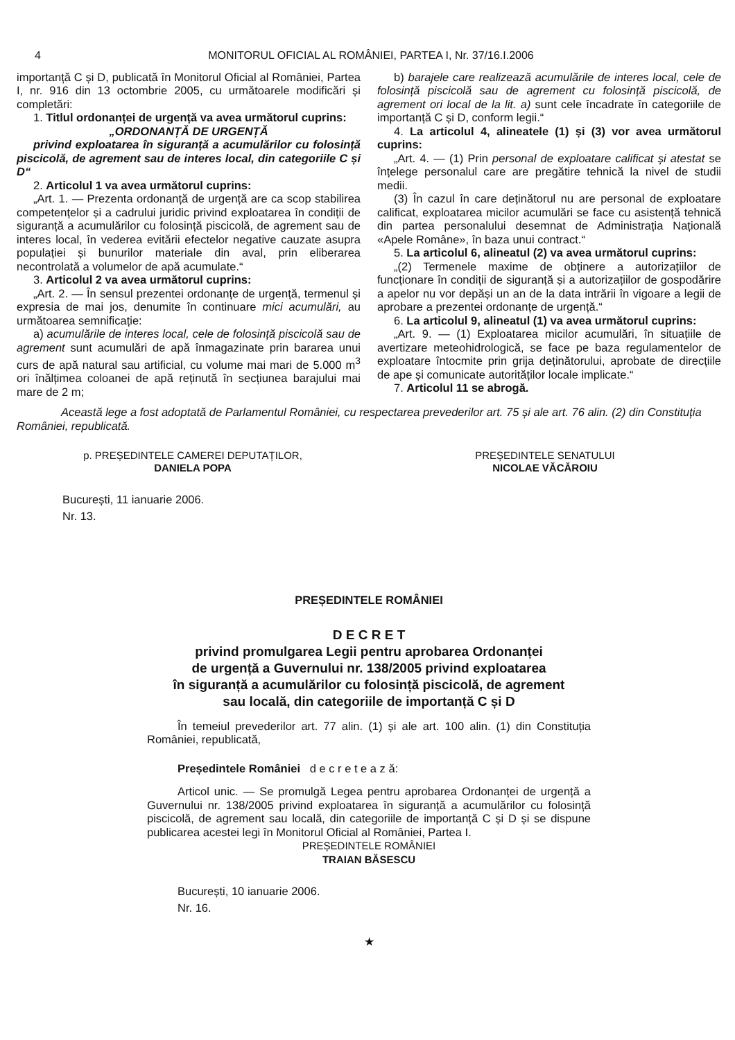4 MONITORUL OFICIAL AL ROMÂNIEI, PARTEA I, Nr. 37/16.I.2006
importanță C și D, publicată în Monitorul Oficial al României, Partea I, nr. 916 din 13 octombrie 2005, cu următoarele modificări și completări:
1. Titlul ordonanței de urgență va avea următorul cuprins:
„ORDONANȚĂ DE URGENȚĂ
privind exploatarea în siguranță a acumulărilor cu folosință piscicolă, de agrement sau de interes local, din categoriile C și D“
2. Articolul 1 va avea următorul cuprins:
„Art. 1. — Prezenta ordonanță de urgență are ca scop stabilirea competențelor și a cadrului juridic privind exploatarea în condiții de siguranță a acumulărilor cu folosință piscicolă, de agrement sau de interes local, în vederea evitării efectelor negative cauzate asupra populației și bunurilor materiale din aval, prin eliberarea necontrolată a volumelor de apă acumulate.“
3. Articolul 2 va avea următorul cuprins:
„Art. 2. — În sensul prezentei ordonanțe de urgență, termenul și expresia de mai jos, denumite în continuare mici acumulări, au următoarea semnificație:
a) acumulările de interes local, cele de folosință piscicolă sau de agrement sunt acumulări de apă înmagazinate prin bararea unui curs de apă natural sau artificial, cu volume mai mari de 5.000 m<sup>3</sup> ori înălțimea coloanei de apă reținută în secțiunea barajului mai mare de 2 m;
b) barajele care realizează acumulările de interes local, cele de folosință piscicolă sau de agrement cu folosință piscicolă, de agrement ori local de la lit. a) sunt cele încadrate în categoriile de importanță C și D, conform legii.“
4. La articolul 4, alineatele (1) și (3) vor avea următorul cuprins:
„Art. 4. — (1) Prin personal de exploatare calificat și atestat se înțelege personalul care are pregătire tehnică la nivel de studii medii.
(3) În cazul în care deținătorul nu are personal de exploatare calificat, exploatarea micilor acumulări se face cu asistență tehnică din partea personalului desemnat de Administrația Națională «Apele Române», în baza unui contract.“
5. La articolul 6, alineatul (2) va avea următorul cuprins:
„(2) Termenele maxime de obținere a autorizațiilor de funcționare în condiții de siguranță și a autorizațiilor de gospodărire a apelor nu vor depăși un an de la data intrării în vigoare a legii de aprobare a prezentei ordonanțe de urgență.“
6. La articolul 9, alineatul (1) va avea următorul cuprins:
„Art. 9. — (1) Exploatarea micilor acumulări, în situațiile de avertizare meteohidrologică, se face pe baza regulamentelor de exploatare întocmite prin grija deținătorului, aprobate de direcțiile de ape și comunicate autorităților locale implicate.“
7. Articolul 11 se abrogă.
Această lege a fost adoptată de Parlamentul României, cu respectarea prevederilor art. 75 și ale art. 76 alin. (2) din Constituția României, republicată.
p. PREȘEDINTELE CAMEREI DEPUTAȚILOR,
DANIELA POPA
PREȘEDINTELE SENATULUI
NICOLAE VĂCĂROIU
București, 11 ianuarie 2006.
Nr. 13.
PREȘEDINTELE ROMÂNIEI
D E C R E T
privind promulgarea Legii pentru aprobarea Ordonanței
de urgență a Guvernului nr. 138/2005 privind exploatarea
în siguranță a acumulărilor cu folosință piscicolă, de agrement
sau locală, din categoriile de importanță C și D
În temeiul prevederilor art. 77 alin. (1) și ale art. 100 alin. (1) din Constituția României, republicată,
Președintele României d e c r e t e a z ă:
Articol unic. — Se promulgă Legea pentru aprobarea Ordonanței de urgență a Guvernului nr. 138/2005 privind exploatarea în siguranță a acumulărilor cu folosință piscicolă, de agrement sau locală, din categoriile de importanță C și D și se dispune publicarea acestei legi în Monitorul Oficial al României, Partea I.
PREȘEDINTELE ROMÂNIEI
TRAIAN BĂSESCU
București, 10 ianuarie 2006.
Nr. 16.
★